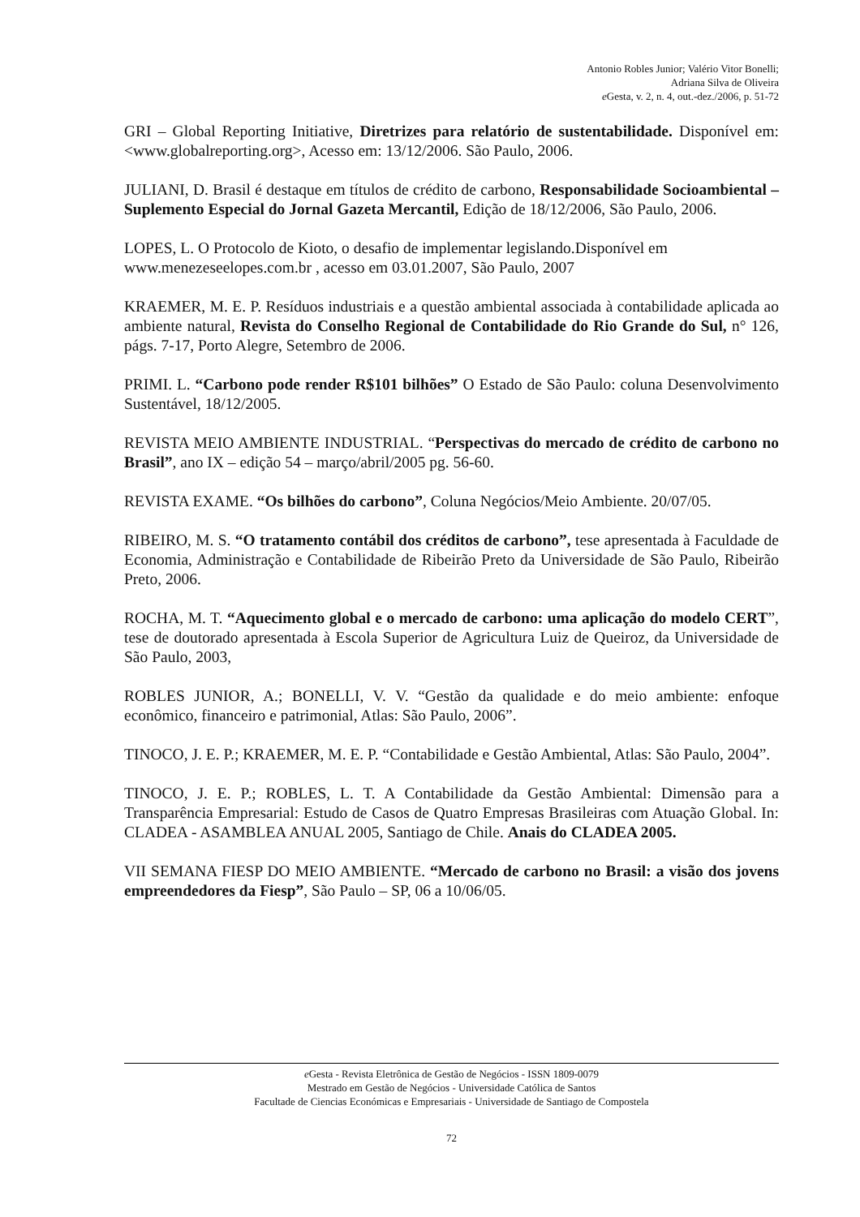Antonio Robles Junior; Valério Vitor Bonelli;
Adriana Silva de Oliveira
e Gesta, v. 2, n. 4, out.-dez./2006, p. 51-72
GRI – Global Reporting Initiative, Diretrizes para relatório de sustentabilidade. Disponível em: <www.globalreporting.org>, Acesso em: 13/12/2006. São Paulo, 2006.
JULIANI, D. Brasil é destaque em títulos de crédito de carbono, Responsabilidade Socioambiental – Suplemento Especial do Jornal Gazeta Mercantil, Edição de 18/12/2006, São Paulo, 2006.
LOPES, L. O Protocolo de Kioto, o desafio de implementar legislando.Disponível em www.menezeseelopes.com.br , acesso em 03.01.2007, São Paulo, 2007
KRAEMER, M. E. P. Resíduos industriais e a questão ambiental associada à contabilidade aplicada ao ambiente natural, Revista do Conselho Regional de Contabilidade do Rio Grande do Sul, n° 126, págs. 7-17, Porto Alegre, Setembro de 2006.
PRIMI. L. “Carbono pode render R$101 bilhões” O Estado de São Paulo: coluna Desenvolvimento Sustentável, 18/12/2005.
REVISTA MEIO AMBIENTE INDUSTRIAL. “Perspectivas do mercado de crédito de carbono no Brasil”, ano IX – edição 54 – março/abril/2005 pg. 56-60.
REVISTA EXAME. “Os bilhões do carbono”, Coluna Negócios/Meio Ambiente. 20/07/05.
RIBEIRO, M. S. “O tratamento contábil dos créditos de carbono”, tese apresentada à Faculdade de Economia, Administração e Contabilidade de Ribeirão Preto da Universidade de São Paulo, Ribeirão Preto, 2006.
ROCHA, M. T. “Aquecimento global e o mercado de carbono: uma aplicação do modelo CERT”, tese de doutorado apresentada à Escola Superior de Agricultura Luiz de Queiroz, da Universidade de São Paulo, 2003,
ROBLES JUNIOR, A.; BONELLI, V. V. “Gestão da qualidade e do meio ambiente: enfoque econômico, financeiro e patrimonial, Atlas: São Paulo, 2006”.
TINOCO, J. E. P.; KRAEMER, M. E. P. “Contabilidade e Gestão Ambiental, Atlas: São Paulo, 2004”.
TINOCO, J. E. P.; ROBLES, L. T. A Contabilidade da Gestão Ambiental: Dimensão para a Transparência Empresarial: Estudo de Casos de Quatro Empresas Brasileiras com Atuação Global. In: CLADEA - ASAMBLEA ANUAL 2005, Santiago de Chile. Anais do CLADEA 2005.
VII SEMANA FIESP DO MEIO AMBIENTE. “Mercado de carbono no Brasil: a visão dos jovens empreendedores da Fiesp”, São Paulo – SP, 06 a 10/06/05.
e Gesta - Revista Eletrônica de Gestão de Negócios - ISSN 1809-0079
Mestrado em Gestão de Negócios - Universidade Católica de Santos
Facultade de Ciencias Económicas e Empresariais - Universidade de Santiago de Compostela
72